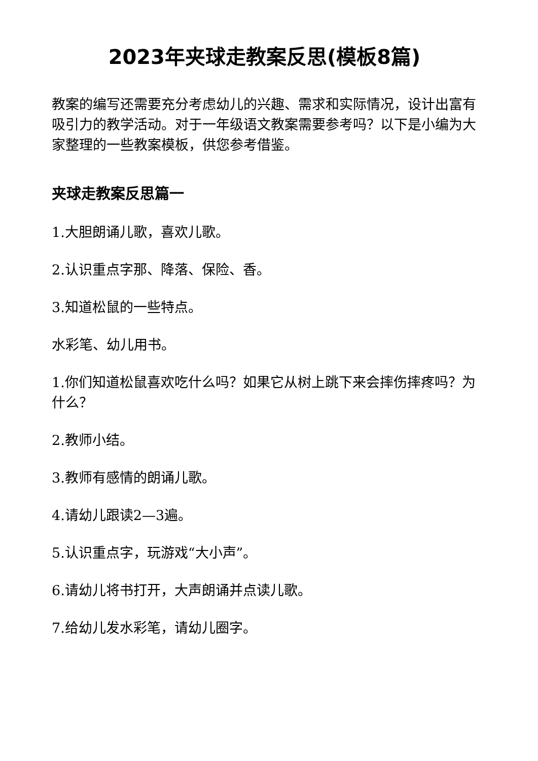2023年夹球走教案反思(模板8篇)
教案的编写还需要充分考虑幼儿的兴趣、需求和实际情况，设计出富有吸引力的教学活动。对于一年级语文教案需要参考吗？以下是小编为大家整理的一些教案模板，供您参考借鉴。
夹球走教案反思篇一
1.大胆朗诵儿歌，喜欢儿歌。
2.认识重点字那、降落、保险、香。
3.知道松鼠的一些特点。
水彩笔、幼儿用书。
1.你们知道松鼠喜欢吃什么吗？如果它从树上跳下来会摔伤摔疼吗？为什么？
2.教师小结。
3.教师有感情的朗诵儿歌。
4.请幼儿跟读2—3遍。
5.认识重点字，玩游戏“大小声”。
6.请幼儿将书打开，大声朗诵并点读儿歌。
7.给幼儿发水彩笔，请幼儿圈字。